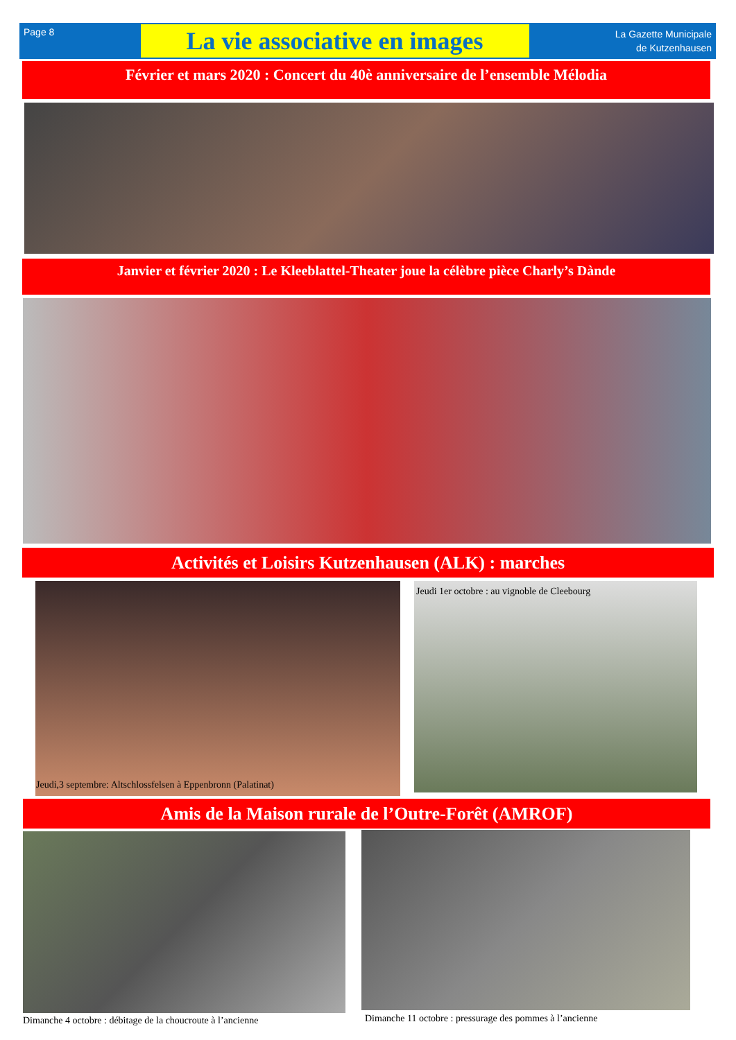Page 8
La vie associative en images
La Gazette Municipale
de Kutzenhausen
Février et mars 2020 : Concert du 40è anniversaire de l’ensemble Mélodia
Janvier et février 2020 : Le Kleeblattel-Theater joue la célèbre pièce Charly’s Dànde
Activités et Loisirs Kutzenhausen (ALK) : marches
Jeudi,3 septembre: Altschlossfelsen à Eppenbronn (Palatinat)
Jeudi 1er octobre : au vignoble de Cleebourg
Amis de la Maison rurale de l’Outre-Forêt (AMROF)
Dimanche 4 octobre : débitage de la choucroute à l’ancienne
Dimanche 11 octobre : pressurage des pommes à l’ancienne